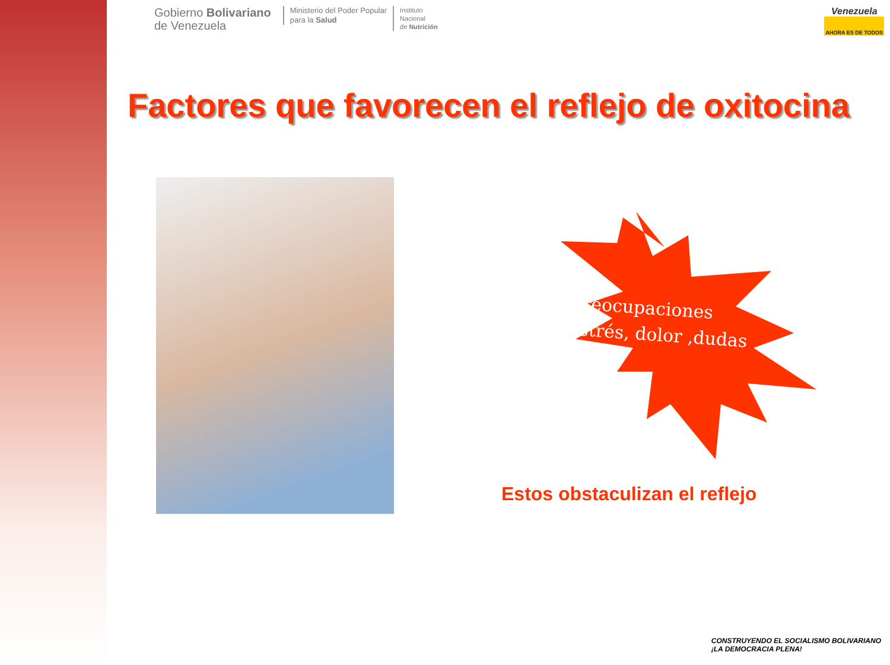Gobierno Bolivariano
de Venezuela
Ministerio del Poder Popular
para la Salud
Instituto
Nacional
de Nutrición
Venezuela
AHORA ES DE TODOS
Factores que favorecen el reflejo de oxitocina
Preocupaciones
estrés, dolor ,dudas
Estos obstaculizan el reflejo
CONSTRUYENDO EL SOCIALISMO BOLIVARIANO
¡LA DEMOCRACIA PLENA!